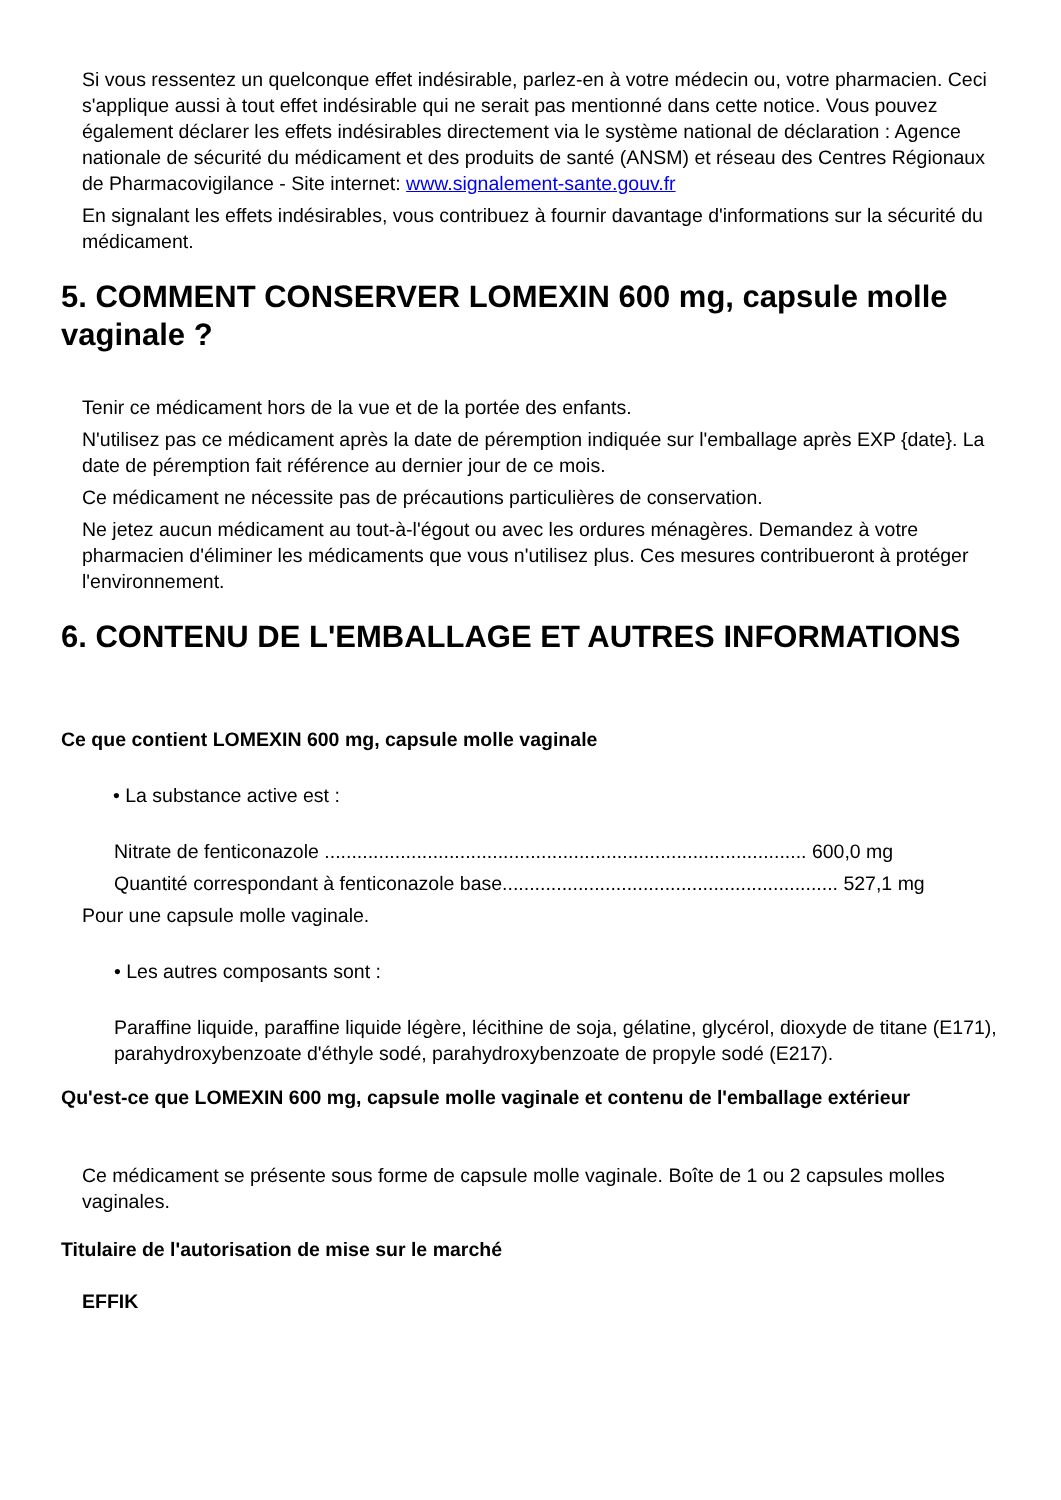Si vous ressentez un quelconque effet indésirable, parlez-en à votre médecin ou, votre pharmacien. Ceci s'applique aussi à tout effet indésirable qui ne serait pas mentionné dans cette notice. Vous pouvez également déclarer les effets indésirables directement via le système national de déclaration : Agence nationale de sécurité du médicament et des produits de santé (ANSM) et réseau des Centres Régionaux de Pharmacovigilance - Site internet: www.signalement-sante.gouv.fr
En signalant les effets indésirables, vous contribuez à fournir davantage d'informations sur la sécurité du médicament.
5. COMMENT CONSERVER LOMEXIN 600 mg, capsule molle vaginale ?
Tenir ce médicament hors de la vue et de la portée des enfants.
N'utilisez pas ce médicament après la date de péremption indiquée sur l'emballage après EXP {date}. La date de péremption fait référence au dernier jour de ce mois.
Ce médicament ne nécessite pas de précautions particulières de conservation.
Ne jetez aucun médicament au tout-à-l'égout ou avec les ordures ménagères. Demandez à votre pharmacien d'éliminer les médicaments que vous n'utilisez plus. Ces mesures contribueront à protéger l'environnement.
6. CONTENU DE L'EMBALLAGE ET AUTRES INFORMATIONS
Ce que contient LOMEXIN 600 mg, capsule molle vaginale
• La substance active est :
Nitrate de fenticonazole ......................................................................................... 600,0 mg
Quantité correspondant à fenticonazole base.............................................................. 527,1 mg
Pour une capsule molle vaginale.
• Les autres composants sont :
Paraffine liquide, paraffine liquide légère, lécithine de soja, gélatine, glycérol, dioxyde de titane (E171), parahydroxybenzoate d'éthyle sodé, parahydroxybenzoate de propyle sodé (E217).
Qu'est-ce que LOMEXIN 600 mg, capsule molle vaginale et contenu de l'emballage extérieur
Ce médicament se présente sous forme de capsule molle vaginale. Boîte de 1 ou 2 capsules molles vaginales.
Titulaire de l'autorisation de mise sur le marché
EFFIK